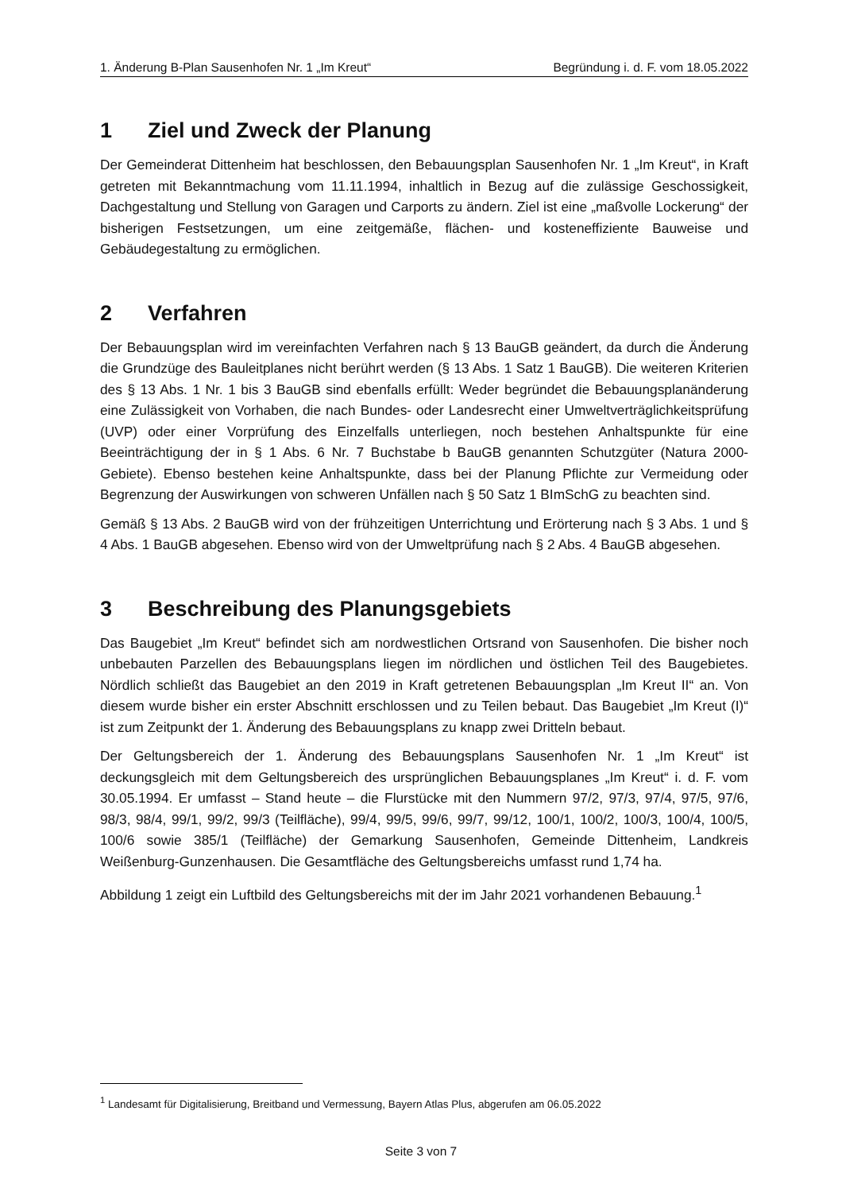1. Änderung B-Plan Sausenhofen Nr. 1 „Im Kreut“ Begründung i. d. F. vom 18.05.2022
1 Ziel und Zweck der Planung
Der Gemeinderat Dittenheim hat beschlossen, den Bebauungsplan Sausenhofen Nr. 1 „Im Kreut“, in Kraft getreten mit Bekanntmachung vom 11.11.1994, inhaltlich in Bezug auf die zulässige Geschossigkeit, Dachgestaltung und Stellung von Garagen und Carports zu ändern. Ziel ist eine „maßvolle Lockerung“ der bisherigen Festsetzungen, um eine zeitgemäße, flächen- und kosteneffiziente Bauweise und Gebäudegestaltung zu ermöglichen.
2 Verfahren
Der Bebauungsplan wird im vereinfachten Verfahren nach § 13 BauGB geändert, da durch die Änderung die Grundzüge des Bauleitplanes nicht berührt werden (§ 13 Abs. 1 Satz 1 BauGB). Die weiteren Kriterien des § 13 Abs. 1 Nr. 1 bis 3 BauGB sind ebenfalls erfüllt: Weder begründet die Bebauungsplanänderung eine Zulässigkeit von Vorhaben, die nach Bundes- oder Landesrecht einer Umweltverträglichkeitsprüfung (UVP) oder einer Vorprüfung des Einzelfalls unterliegen, noch bestehen Anhaltspunkte für eine Beeinträchtigung der in § 1 Abs. 6 Nr. 7 Buchstabe b BauGB genannten Schutzgüter (Natura 2000-Gebiete). Ebenso bestehen keine Anhaltspunkte, dass bei der Planung Pflichte zur Vermeidung oder Begrenzung der Auswirkungen von schweren Unfällen nach § 50 Satz 1 BImSchG zu beachten sind.
Gemäß § 13 Abs. 2 BauGB wird von der frühzeitigen Unterrichtung und Erörterung nach § 3 Abs. 1 und § 4 Abs. 1 BauGB abgesehen. Ebenso wird von der Umweltprüfung nach § 2 Abs. 4 BauGB abgesehen.
3 Beschreibung des Planungsgebiets
Das Baugebiet „Im Kreut“ befindet sich am nordwestlichen Ortsrand von Sausenhofen. Die bisher noch unbebauten Parzellen des Bebauungsplans liegen im nördlichen und östlichen Teil des Baugebietes. Nördlich schließt das Baugebiet an den 2019 in Kraft getretenen Bebauungsplan „Im Kreut II“ an. Von diesem wurde bisher ein erster Abschnitt erschlossen und zu Teilen bebaut. Das Baugebiet „Im Kreut (I)“ ist zum Zeitpunkt der 1. Änderung des Bebauungsplans zu knapp zwei Dritteln bebaut.
Der Geltungsbereich der 1. Änderung des Bebauungsplans Sausenhofen Nr. 1 „Im Kreut“ ist deckungsgleich mit dem Geltungsbereich des ursprünglichen Bebauungsplanes „Im Kreut“ i. d. F. vom 30.05.1994. Er umfasst – Stand heute – die Flurstücke mit den Nummern 97/2, 97/3, 97/4, 97/5, 97/6, 98/3, 98/4, 99/1, 99/2, 99/3 (Teilfläche), 99/4, 99/5, 99/6, 99/7, 99/12, 100/1, 100/2, 100/3, 100/4, 100/5, 100/6 sowie 385/1 (Teilfläche) der Gemarkung Sausenhofen, Gemeinde Dittenheim, Landkreis Weißenburg-Gunzenhausen. Die Gesamtfläche des Geltungsbereichs umfasst rund 1,74 ha.
Abbildung 1 zeigt ein Luftbild des Geltungsbereichs mit der im Jahr 2021 vorhandenen Bebauung.<sup>1</sup>
<sup>1</sup> Landesamt für Digitalisierung, Breitband und Vermessung, Bayern Atlas Plus, abgerufen am 06.05.2022
Seite 3 von 7